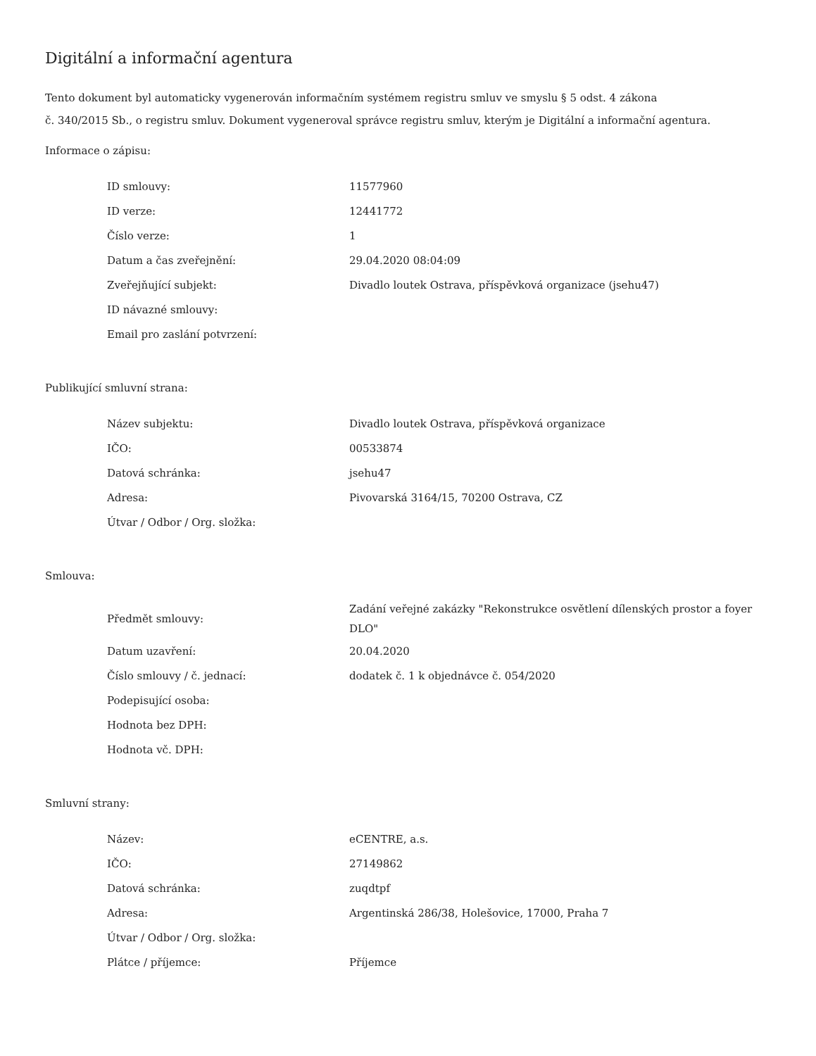Digitální a informační agentura
Tento dokument byl automaticky vygenerován informačním systémem registru smluv ve smyslu § 5 odst. 4 zákona
č. 340/2015 Sb., o registru smluv. Dokument vygeneroval správce registru smluv, kterým je Digitální a informační agentura.
Informace o zápisu:
| ID smlouvy: | 11577960 |
| ID verze: | 12441772 |
| Číslo verze: | 1 |
| Datum a čas zveřejnění: | 29.04.2020 08:04:09 |
| Zveřejňující subjekt: | Divadlo loutek Ostrava, příspěvková organizace (jsehu47) |
| ID návazné smlouvy: | |
| Email pro zaslání potvrzení: | |
Publikující smluvní strana:
| Název subjektu: | Divadlo loutek Ostrava, příspěvková organizace |
| IČO: | 00533874 |
| Datová schránka: | jsehu47 |
| Adresa: | Pivovarská 3164/15, 70200 Ostrava, CZ |
| Útvar / Odbor / Org. složka: | |
Smlouva:
| Předmět smlouvy: | Zadání veřejné zakázky "Rekonstrukce osvětlení dílenských prostor a foyer DLO" |
| Datum uzavření: | 20.04.2020 |
| Číslo smlouvy / č. jednací: | dodatek č. 1 k objednávce č. 054/2020 |
| Podepisující osoba: | |
| Hodnota bez DPH: | |
| Hodnota vč. DPH: | |
Smluvní strany:
| Název: | eCENTRE, a.s. |
| IČO: | 27149862 |
| Datová schránka: | zuqdtpf |
| Adresa: | Argentinská 286/38, Holešovice, 17000, Praha 7 |
| Útvar / Odbor / Org. složka: | |
| Plátce / příjemce: | Příjemce |